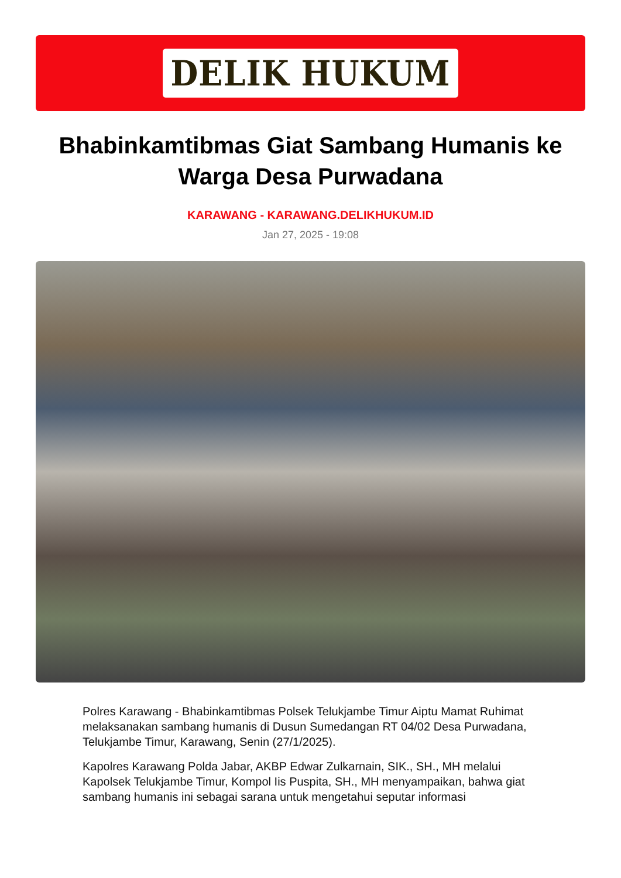DELIK HUKUM
Bhabinkamtibmas Giat Sambang Humanis ke Warga Desa Purwadana
KARAWANG - KARAWANG.DELIKHUKUM.ID
Jan 27, 2025 - 19:08
Polres Karawang - Bhabinkamtibmas Polsek Telukjambe Timur Aiptu Mamat Ruhimat melaksanakan sambang humanis di Dusun Sumedangan RT 04/02 Desa Purwadana, Telukjambe Timur, Karawang, Senin (27/1/2025).
Kapolres Karawang Polda Jabar, AKBP Edwar Zulkarnain, SIK., SH., MH melalui Kapolsek Telukjambe Timur, Kompol Iis Puspita, SH., MH menyampaikan, bahwa giat sambang humanis ini sebagai sarana untuk mengetahui seputar informasi